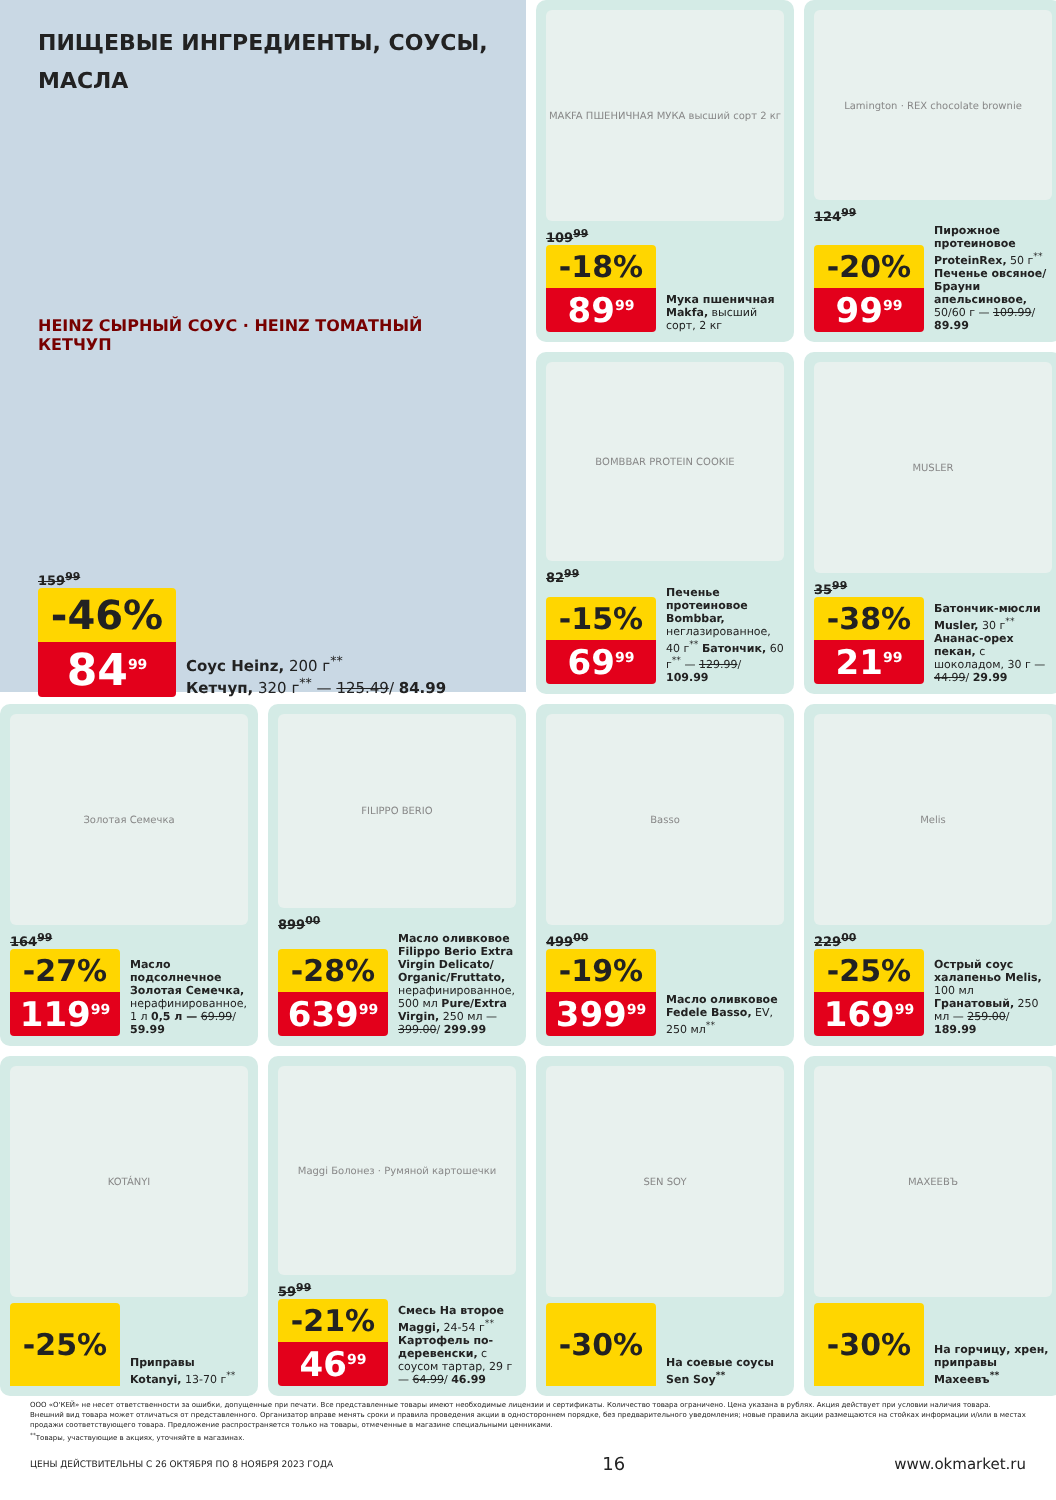ПИЩЕВЫЕ ИНГРЕДИЕНТЫ, СОУСЫ, МАСЛА
HEINZ СЫРНЫЙ СОУС · HEINZ ТОМАТНЫЙ КЕТЧУП
159<sup>99</sup>
-46%
84<sup>99</sup>
Соус Heinz, 200 г<sup>**</sup>
Кетчуп, 320 г<sup>**</sup> — 125.49/ 84.99
MAKFA ПШЕНИЧНАЯ МУКА высший сорт 2 кг
109<sup>99</sup>
-18%
89<sup>99</sup>
Мука пшеничная Makfa, высший сорт, 2 кг
Lamington · REX chocolate brownie
124<sup>99</sup>
-20%
99<sup>99</sup>
Пирожное протеиновое ProteinRex, 50 г<sup>**</sup> Печенье овсяное/Брауни апельсиновое, 50/60 г — 109.99/ 89.99
BOMBBAR PROTEIN COOKIE
82<sup>99</sup>
-15%
69<sup>99</sup>
Печенье протеиновое Bombbar, неглазированное, 40 г<sup>**</sup> Батончик, 60 г<sup>**</sup> — 129.99/ 109.99
MUSLER
35<sup>99</sup>
-38%
21<sup>99</sup>
Батончик-мюсли Musler, 30 г<sup>**</sup> Ананас-орех пекан, с шоколадом, 30 г — 44.99/ 29.99
Золотая Семечка
164<sup>99</sup>
-27%
119<sup>99</sup>
Масло подсолнечное Золотая Семечка, нерафинированное, 1 л 0,5 л — 69.99/ 59.99
FILIPPO BERIO
899<sup>00</sup>
-28%
639<sup>99</sup>
Масло оливковое Filippo Berio Extra Virgin Delicato/ Organic/Fruttato, нерафинированное, 500 мл Pure/Extra Virgin, 250 мл — 399.00/ 299.99
Basso
499<sup>00</sup>
-19%
399<sup>99</sup>
Масло оливковое Fedele Basso, EV, 250 мл<sup>**</sup>
Melis
229<sup>00</sup>
-25%
169<sup>99</sup>
Острый соус халапеньо Melis, 100 мл Гранатовый, 250 мл — 259.00/ 189.99
KOTÁNYI
-25%
Приправы Kotanyi, 13-70 г<sup>**</sup>
Maggi Болонез · Румяной картошечки
59<sup>99</sup>
-21%
46<sup>99</sup>
Смесь На второе Maggi, 24-54 г<sup>**</sup> Картофель по-деревенски, с соусом тартар, 29 г — 64.99/ 46.99
SEN SOY
-30%
На соевые соусы Sen Soy<sup>**</sup>
МАХЕЕВЪ
-30%
На горчицу, хрен, приправы Махеевъ<sup>**</sup>
ООО «О'КЕЙ» не несет ответственности за ошибки, допущенные при печати. Все представленные товары имеют необходимые лицензии и сертификаты. Количество товара ограничено. Цена указана в рублях. Акция действует при условии наличия товара. Внешний вид товара может отличаться от представленного. Организатор вправе менять сроки и правила проведения акции в одностороннем порядке, без предварительного уведомления; новые правила акции размещаются на стойках информации и/или в местах продажи соответствующего товара. Предложение распространяется только на товары, отмеченные в магазине специальными ценниками.
<sup>**</sup> Товары, участвующие в акциях, уточняйте в магазинах.
ЦЕНЫ ДЕЙСТВИТЕЛЬНЫ С 26 ОКТЯБРЯ ПО 8 НОЯБРЯ 2023 ГОДА 16 www.okmarket.ru